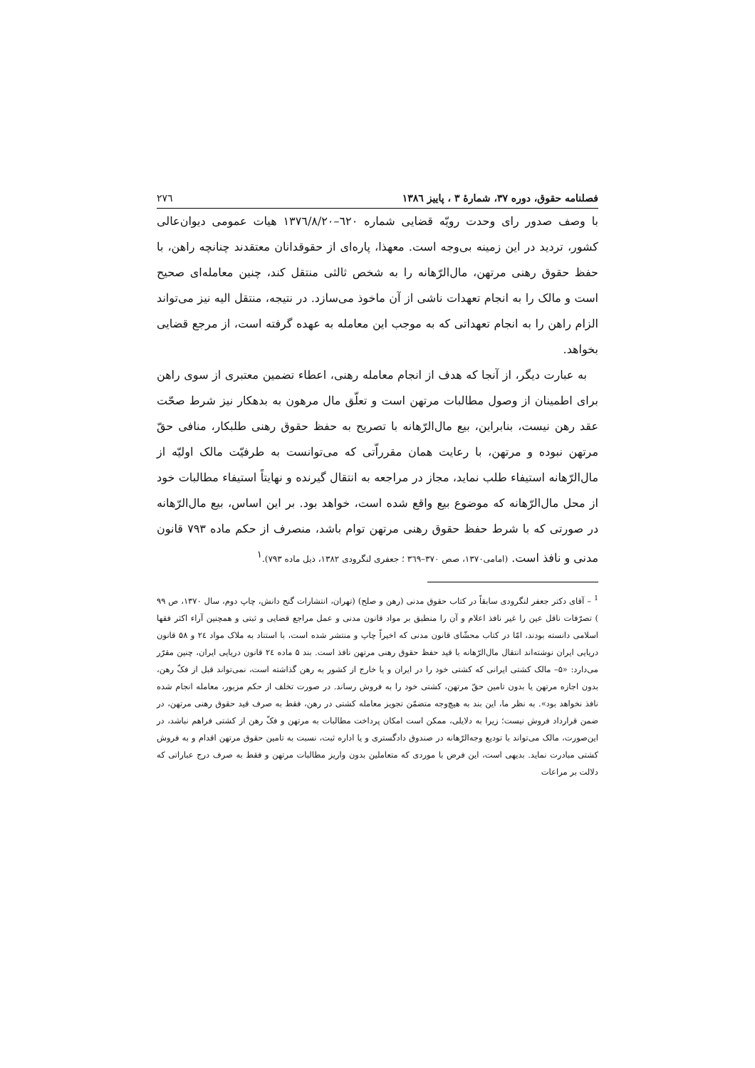فصلنامه حقوق، دوره ۳۷، شمارهٔ ۳ ، پاییز ۱۳۸٦ ۲۷٦
با وصف صدور رای وحدت رویّه قضایی شماره ٦۲۰–۱۳۷٦/۸/۲۰ هیات عمومی دیوان‌عالی کشور، تردید در این زمینه بی‌وجه است. معهذا، پاره‌ای از حقوقدانان معتقدند چنانچه راهن، با حفظ حقوق رهنی مرتهن، مال‌الرّهانه را به شخص ثالثی منتقل کند، چنین معامله‌ای صحیح است و مالک را به انجام تعهدات ناشی از آن ماخوذ می‌سازد. در نتیجه، منتقل الیه نیز می‌تواند الزام راهن را به انجام تعهداتی که به موجب این معامله به عهده گرفته است، از مرجع قضایی بخواهد.
به عبارت دیگر، از آنجا که هدف از انجام معامله رهنی، اعطاء تضمین معتبری از سوی راهن برای اطمینان از وصول مطالبات مرتهن است و تعلّق مال مرهون به بدهکار نیز شرط صحّت عقد رهن نیست، بنابراین، بیع مال‌الرّهانه با تصریح به حفظ حقوق رهنی طلبکار، منافی حقّ مرتهن نبوده و مرتهن، با رعایت همان مقرراّتی که می‌توانست به طرفیّت مالک اولیّه از مال‌الرّهانه استیفاء طلب نماید، مجاز در مراجعه به انتقال گیرنده و نهایتاً استیفاء مطالبات خود از محل مال‌الرّهانه که موضوع بیع واقع شده است، خواهد بود. بر این اساس، بیع مال‌الرّهانه در صورتی که با شرط حفظ حقوق رهنی مرتهن توام باشد، منصرف از حکم ماده ۷۹۳ قانون مدنی و نافذ است. (امامی۱۳۷۰، صص ۳۷۰–۳٦۹ ؛ جعفری لنگرودی ۱۳۸۲، ذیل ماده ۷۹۳).<sup>۱</sup>
<sup>1</sup> – آقای دکتر جعفر لنگرودی سابقاً در کتاب حقوق مدنی (رهن و صلح) (تهران، انتشارات گنج دانش، چاپ دوم، سال ۱۳۷۰، ص ۹۹ ) تصرّفات ناقل عین را غیر نافذ اعلام و آن را منطبق بر مواد قانون مدنی و عمل مراجع قضایی و ثبتی و همچنین آراء اکثر فقها اسلامی دانسته بودند، امّا در کتاب محشّای قانون مدنی که اخیراً چاپ و منتشر شده است، با استناد به ملاک مواد ۲٤ و ۵۸ قانون دریایی ایران نوشته‌اند انتقال مال‌الرّهانه با قید حفظ حقوق رهنی مرتهن نافذ است. بند ۵ ماده ۲٤ قانون دریایی ایران، چنین مقرّر می‌دارد: «۵– مالک کشتی ایرانی که کشتی خود را در ایران و یا خارج از کشور به رهن گذاشته است، نمی‌تواند قبل از فکّ رهن، بدون اجازه مرتهن یا بدون تامین حقّ مرتهن، کشتی خود را به فروش رساند. در صورت تخلف از حکم مزبور، معامله انجام شده نافذ نخواهد بود». به نظر ما، این بند به هیچ‌وجه متضمّن تجویز معامله کشتی در رهن، فقط به صرف قید حقوق رهنی مرتهن، در ضمن قرارداد فروش نیست؛ زیرا به دلایلی، ممکن است امکان پرداخت مطالبات به مرتهن و فکّ رهن از کشتی فراهم نباشد، در این‌صورت، مالک می‌تواند با تودیع وجه‌الرّهانه در صندوق دادگستری و یا اداره ثبت، نسبت به تامین حقوق مرتهن اقدام و به فروش کشتی مبادرت نماید. بدیهی است، این فرض با موردی که متعاملین بدون واریز مطالبات مرتهن و فقط به صرف درج عباراتی که دلالت بر مراعات